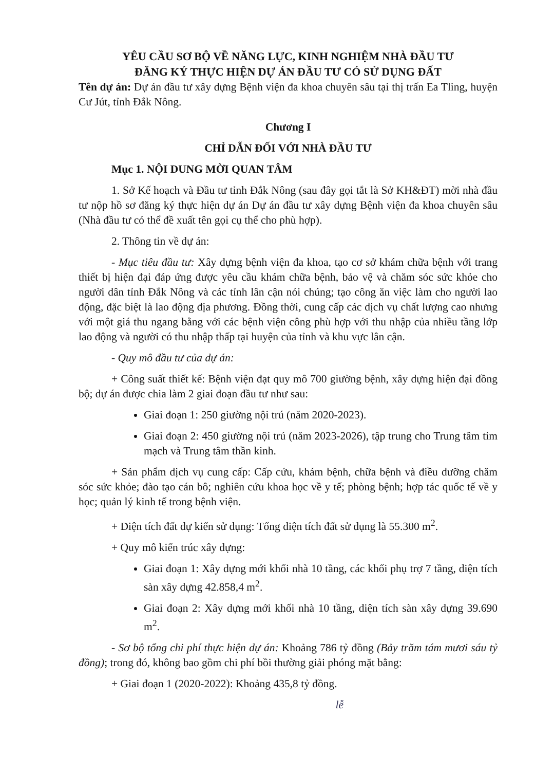YÊU CẦU SƠ BỘ VỀ NĂNG LỰC, KINH NGHIỆM NHÀ ĐẦU TƯ
ĐĂNG KÝ THỰC HIỆN DỰ ÁN ĐẦU TƯ CÓ SỬ DỤNG ĐẤT
Tên dự án: Dự án đầu tư xây dựng Bệnh viện đa khoa chuyên sâu tại thị trấn Ea Tling, huyện Cư Jút, tỉnh Đắk Nông.
Chương I
CHỈ DẪN ĐỐI VỚI NHÀ ĐẦU TƯ
Mục 1. NỘI DUNG MỜI QUAN TÂM
1. Sở Kế hoạch và Đầu tư tỉnh Đắk Nông (sau đây gọi tắt là Sở KH&ĐT) mời nhà đầu tư nộp hồ sơ đăng ký thực hiện dự án Dự án đầu tư xây dựng Bệnh viện đa khoa chuyên sâu (Nhà đầu tư có thể đề xuất tên gọi cụ thể cho phù hợp).
2. Thông tin về dự án:
- Mục tiêu đầu tư: Xây dựng bệnh viện đa khoa, tạo cơ sở khám chữa bệnh với trang thiết bị hiện đại đáp ứng được yêu cầu khám chữa bệnh, bảo vệ và chăm sóc sức khỏe cho người dân tỉnh Đắk Nông và các tỉnh lân cận nói chúng; tạo công ăn việc làm cho người lao động, đặc biệt là lao động địa phương. Đồng thời, cung cấp các dịch vụ chất lượng cao nhưng với một giá thu ngang bằng với các bệnh viện công phù hợp với thu nhập của nhiều tầng lớp lao động và người có thu nhập thấp tại huyện của tỉnh và khu vực lân cận.
- Quy mô đầu tư của dự án:
+ Công suất thiết kế: Bệnh viện đạt quy mô 700 giường bệnh, xây dựng hiện đại đồng bộ; dự án được chia làm 2 giai đoạn đầu tư như sau:
Giai đoạn 1: 250 giường nội trú (năm 2020-2023).
Giai đoạn 2: 450 giường nội trú (năm 2023-2026), tập trung cho Trung tâm tim mạch và Trung tâm thần kinh.
+ Sản phẩm dịch vụ cung cấp: Cấp cứu, khám bệnh, chữa bệnh và điều dưỡng chăm sóc sức khỏe; đào tạo cán bô; nghiên cứu khoa học về y tế; phòng bệnh; hợp tác quốc tế về y học; quản lý kinh tế trong bệnh viện.
+ Diện tích đất dự kiến sử dụng: Tổng diện tích đất sử dụng là 55.300 m<sup>2</sup>.
+ Quy mô kiến trúc xây dựng:
Giai đoạn 1: Xây dựng mới khối nhà 10 tầng, các khối phụ trợ 7 tầng, diện tích sàn xây dựng 42.858,4 m<sup>2</sup>.
Giai đoạn 2: Xây dựng mới khối nhà 10 tầng, diện tích sàn xây dựng 39.690 m<sup>2</sup>.
- Sơ bộ tổng chi phí thực hiện dự án: Khoảng 786 tỷ đồng (Bảy trăm tám mươi sáu tỷ đồng); trong đó, không bao gồm chi phí bồi thường giải phóng mặt bằng:
+ Giai đoạn 1 (2020-2022): Khoảng 435,8 tỷ đồng.
lễ